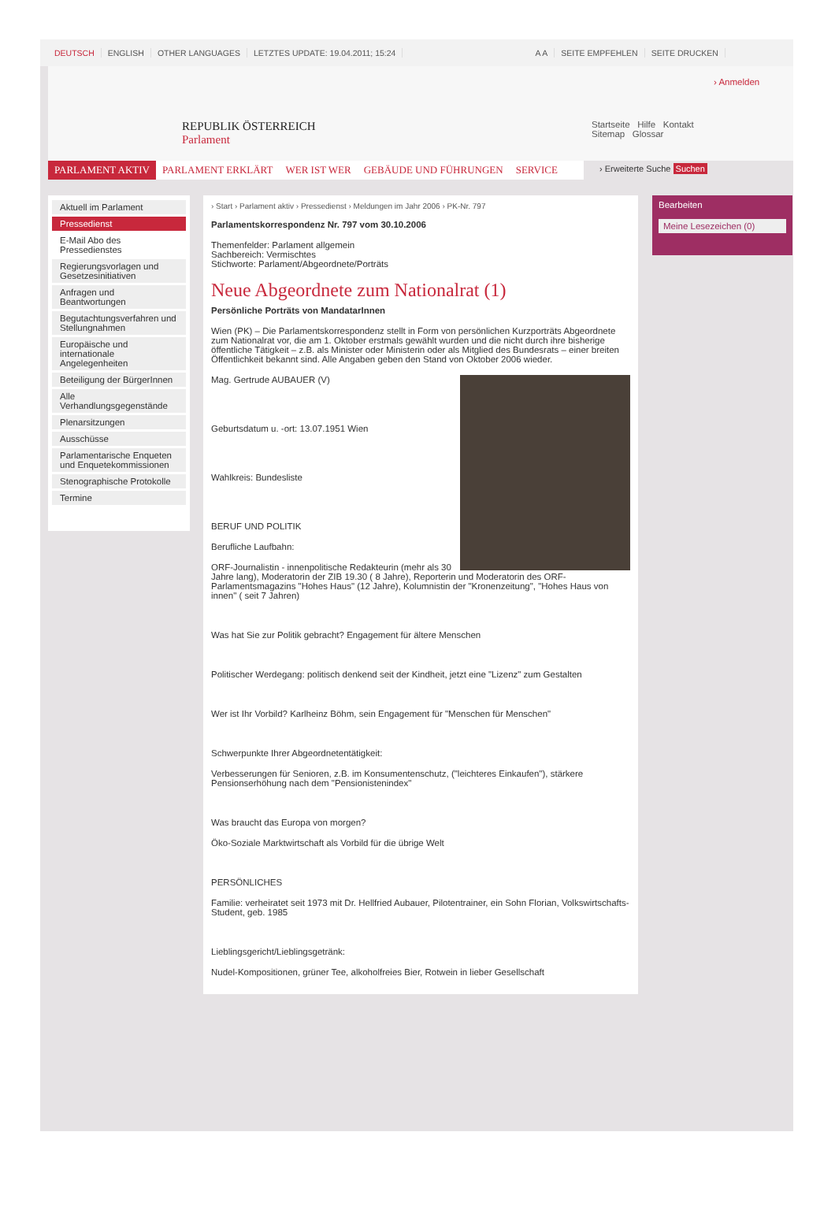DEUTSCH ENGLISH OTHER LANGUAGES LETZTES UPDATE: 19.04.2011; 15:24 A A SEITE EMPFEHLEN SEITE DRUCKEN
REPUBLIK ÖSTERREICH
Parlament
› Anmelden
Startseite Hilfe Kontakt
Sitemap Glossar
PARLAMENT AKTIV PARLAMENT ERKLÄRT WER IST WER GEBÄUDE UND FÜHRUNGEN SERVICE
› Erweiterte Suche Suchen
Aktuell im Parlament
Pressedienst
E-Mail Abo des Pressedienstes
Regierungsvorlagen und Gesetzesinitiativen
Anfragen und Beantwortungen
Begutachtungsverfahren und Stellungnahmen
Europäische und internationale Angelegenheiten
Beteiligung der BürgerInnen
Alle Verhandlungsgegenstände
Plenarsitzungen
Ausschüsse
Parlamentarische Enqueten und Enquetekommissionen
Stenographische Protokolle
Termine
› Start › Parlament aktiv › Pressedienst › Meldungen im Jahr 2006 › PK-Nr. 797
Parlamentskorrespondenz Nr. 797 vom 30.10.2006
Themenfelder: Parlament allgemein
Sachbereich: Vermischtes
Stichworte: Parlament/Abgeordnete/Porträts
Neue Abgeordnete zum Nationalrat (1)
Persönliche Porträts von MandatarInnen
Wien (PK) – Die Parlamentskorrespondenz stellt in Form von persönlichen Kurzporträts Abgeordnete zum Nationalrat vor, die am 1. Oktober erstmals gewählt wurden und die nicht durch ihre bisherige öffentliche Tätigkeit – z.B. als Minister oder Ministerin oder als Mitglied des Bundesrats – einer breiten Öffentlichkeit bekannt sind. Alle Angaben geben den Stand von Oktober 2006 wieder.
Mag. Gertrude AUBAUER (V)
Geburtsdatum u. -ort: 13.07.1951 Wien
Wahlkreis: Bundesliste
BERUF UND POLITIK
Berufliche Laufbahn:
ORF-Journalistin - innenpolitische Redakteurin (mehr als 30 Jahre lang), Moderatorin der ZIB 19.30 ( 8 Jahre), Reporterin und Moderatorin des ORF-Parlamentsmagazins "Hohes Haus" (12 Jahre), Kolumnistin der "Kronenzeitung", "Hohes Haus von innen" ( seit 7 Jahren)
Was hat Sie zur Politik gebracht? Engagement für ältere Menschen
Politischer Werdegang: politisch denkend seit der Kindheit, jetzt eine "Lizenz" zum Gestalten
Wer ist Ihr Vorbild? Karlheinz Böhm, sein Engagement für "Menschen für Menschen"
Schwerpunkte Ihrer Abgeordnetentätigkeit:
Verbesserungen für Senioren, z.B. im Konsumentenschutz, ("leichteres Einkaufen"), stärkere Pensionserhöhung nach dem "Pensionistenindex"
Was braucht das Europa von morgen?
Öko-Soziale Marktwirtschaft als Vorbild für die übrige Welt
PERSÖNLICHES
Familie: verheiratet seit 1973 mit Dr. Hellfried Aubauer, Pilotentrainer, ein Sohn Florian, Volkswirtschafts-Student, geb. 1985
Lieblingsgericht/Lieblingsgetränk:
Nudel-Kompositionen, grüner Tee, alkoholfreies Bier, Rotwein in lieber Gesellschaft
Bearbeiten
Meine Lesezeichen (0)